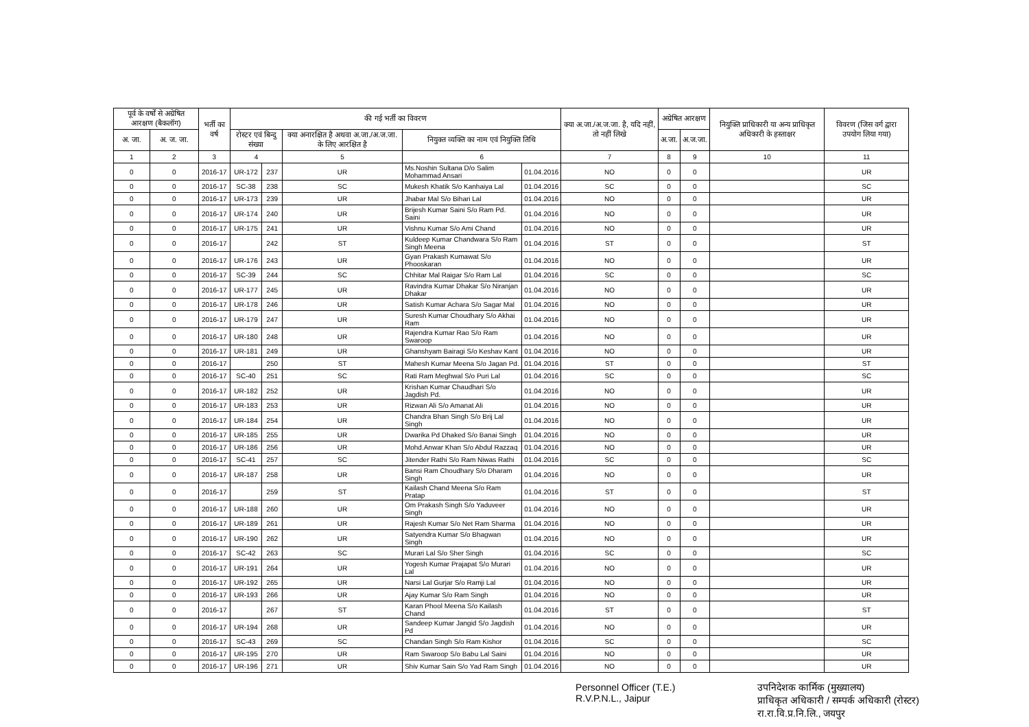| पूर्व के वर्षों से अग्रेषित आरक्षण (बैकलॉग) | | भर्ती का वर्ष | की गई भर्ती का विवरण | | | | | क्या अ.जा./अ.ज.जा. है, यदि नहीं, तो नहीं लिखे | अग्रेषित आरक्षण | | नियुक्ति प्राधिकारी या अन्य प्राधिकृत अधिकारी के हस्ताक्षर | विवरण (जिस वर्ग द्वारा उपयोग लिया गया) |
| --- | --- | --- | --- | --- | --- | --- | --- | --- | --- | --- | --- | --- |
| अ. जा. | अ. ज. जा. | | रोस्टर एवं बिन्दु संख्या | | क्या अनारक्षित है अथवा अ.जा./अ.ज.जा. के लिए आरक्षित है | नियुक्त व्यक्ति का नाम एवं नियुक्ति तिथि | | | अ.जा. | अ.ज.जा. | | |
| 1 | 2 | 3 | 4 | | 5 | 6 | | 7 | 8 | 9 | 10 | 11 |
| 0 | 0 | 2016-17 | UR-172 | 237 | UR | Ms.Noshin Sultana D/o Salim Mohammad Ansari | 01.04.2016 | NO | 0 | 0 | | UR |
| 0 | 0 | 2016-17 | SC-38 | 238 | SC | Mukesh Khatik S/o Kanhaiya Lal | 01.04.2016 | SC | 0 | 0 | | SC |
| 0 | 0 | 2016-17 | UR-173 | 239 | UR | Jhabar Mal S/o Bihari Lal | 01.04.2016 | NO | 0 | 0 | | UR |
| 0 | 0 | 2016-17 | UR-174 | 240 | UR | Brijesh Kumar Saini S/o Ram Pd. Saini | 01.04.2016 | NO | 0 | 0 | | UR |
| 0 | 0 | 2016-17 | UR-175 | 241 | UR | Vishnu Kumar S/o Ami Chand | 01.04.2016 | NO | 0 | 0 | | UR |
| 0 | 0 | 2016-17 | | 242 | ST | Kuldeep Kumar Chandwara S/o Ram Singh Meena | 01.04.2016 | ST | 0 | 0 | | ST |
| 0 | 0 | 2016-17 | UR-176 | 243 | UR | Gyan Prakash Kumawat S/o Phooskaran | 01.04.2016 | NO | 0 | 0 | | UR |
| 0 | 0 | 2016-17 | SC-39 | 244 | SC | Chhitar Mal Raigar S/o Ram Lal | 01.04.2016 | SC | 0 | 0 | | SC |
| 0 | 0 | 2016-17 | UR-177 | 245 | UR | Ravindra Kumar Dhakar S/o Niranjan Dhakar | 01.04.2016 | NO | 0 | 0 | | UR |
| 0 | 0 | 2016-17 | UR-178 | 246 | UR | Satish Kumar Achara S/o Sagar Mal | 01.04.2016 | NO | 0 | 0 | | UR |
| 0 | 0 | 2016-17 | UR-179 | 247 | UR | Suresh Kumar Choudhary S/o Akhai Ram | 01.04.2016 | NO | 0 | 0 | | UR |
| 0 | 0 | 2016-17 | UR-180 | 248 | UR | Rajendra Kumar Rao S/o Ram Swaroop | 01.04.2016 | NO | 0 | 0 | | UR |
| 0 | 0 | 2016-17 | UR-181 | 249 | UR | Ghanshyam Bairagi S/o Keshav Kant | 01.04.2016 | NO | 0 | 0 | | UR |
| 0 | 0 | 2016-17 | | 250 | ST | Mahesh Kumar Meena S/o Jagan Pd. | 01.04.2016 | ST | 0 | 0 | | ST |
| 0 | 0 | 2016-17 | SC-40 | 251 | SC | Rati Ram Meghwal S/o Puri Lal | 01.04.2016 | SC | 0 | 0 | | SC |
| 0 | 0 | 2016-17 | UR-182 | 252 | UR | Krishan Kumar Chaudhari S/o Jagdish Pd. | 01.04.2016 | NO | 0 | 0 | | UR |
| 0 | 0 | 2016-17 | UR-183 | 253 | UR | Rizwan Ali S/o Amanat Ali | 01.04.2016 | NO | 0 | 0 | | UR |
| 0 | 0 | 2016-17 | UR-184 | 254 | UR | Chandra Bhan Singh S/o Brij Lal Singh | 01.04.2016 | NO | 0 | 0 | | UR |
| 0 | 0 | 2016-17 | UR-185 | 255 | UR | Dwarika Pd Dhaked S/o Banai Singh | 01.04.2016 | NO | 0 | 0 | | UR |
| 0 | 0 | 2016-17 | UR-186 | 256 | UR | Mohd.Anwar Khan S/o Abdul Razzaq | 01.04.2016 | NO | 0 | 0 | | UR |
| 0 | 0 | 2016-17 | SC-41 | 257 | SC | Jitender Rathi S/o Ram Niwas Rathi | 01.04.2016 | SC | 0 | 0 | | SC |
| 0 | 0 | 2016-17 | UR-187 | 258 | UR | Bansi Ram Choudhary S/o Dharam Singh | 01.04.2016 | NO | 0 | 0 | | UR |
| 0 | 0 | 2016-17 | | 259 | ST | Kailash Chand Meena S/o Ram Pratap | 01.04.2016 | ST | 0 | 0 | | ST |
| 0 | 0 | 2016-17 | UR-188 | 260 | UR | Om Prakash Singh S/o Yaduveer Singh | 01.04.2016 | NO | 0 | 0 | | UR |
| 0 | 0 | 2016-17 | UR-189 | 261 | UR | Rajesh Kumar S/o Net Ram Sharma | 01.04.2016 | NO | 0 | 0 | | UR |
| 0 | 0 | 2016-17 | UR-190 | 262 | UR | Satyendra Kumar S/o Bhagwan Singh | 01.04.2016 | NO | 0 | 0 | | UR |
| 0 | 0 | 2016-17 | SC-42 | 263 | SC | Murari Lal S/o Sher Singh | 01.04.2016 | SC | 0 | 0 | | SC |
| 0 | 0 | 2016-17 | UR-191 | 264 | UR | Yogesh Kumar Prajapat S/o Murari Lal | 01.04.2016 | NO | 0 | 0 | | UR |
| 0 | 0 | 2016-17 | UR-192 | 265 | UR | Narsi Lal Gurjar S/o Ramji Lal | 01.04.2016 | NO | 0 | 0 | | UR |
| 0 | 0 | 2016-17 | UR-193 | 266 | UR | Ajay Kumar S/o Ram Singh | 01.04.2016 | NO | 0 | 0 | | UR |
| 0 | 0 | 2016-17 | | 267 | ST | Karan Phool Meena S/o Kailash Chand | 01.04.2016 | ST | 0 | 0 | | ST |
| 0 | 0 | 2016-17 | UR-194 | 268 | UR | Sandeep Kumar Jangid S/o Jagdish Pd | 01.04.2016 | NO | 0 | 0 | | UR |
| 0 | 0 | 2016-17 | SC-43 | 269 | SC | Chandan Singh S/o Ram Kishor | 01.04.2016 | SC | 0 | 0 | | SC |
| 0 | 0 | 2016-17 | UR-195 | 270 | UR | Ram Swaroop S/o Babu Lal Saini | 01.04.2016 | NO | 0 | 0 | | UR |
| 0 | 0 | 2016-17 | UR-196 | 271 | UR | Shiv Kumar Sain S/o Yad Ram Singh | 01.04.2016 | NO | 0 | 0 | | UR |
Personnel Officer (T.E.)
R.V.P.N.L., Jaipur
उपनिदेशक कार्मिक (मुख्यालय)
प्राधिकृत अधिकारी / सम्पर्क अधिकारी (रोस्टर)
रा.रा.वि.प्र.नि.लि., जयपुर